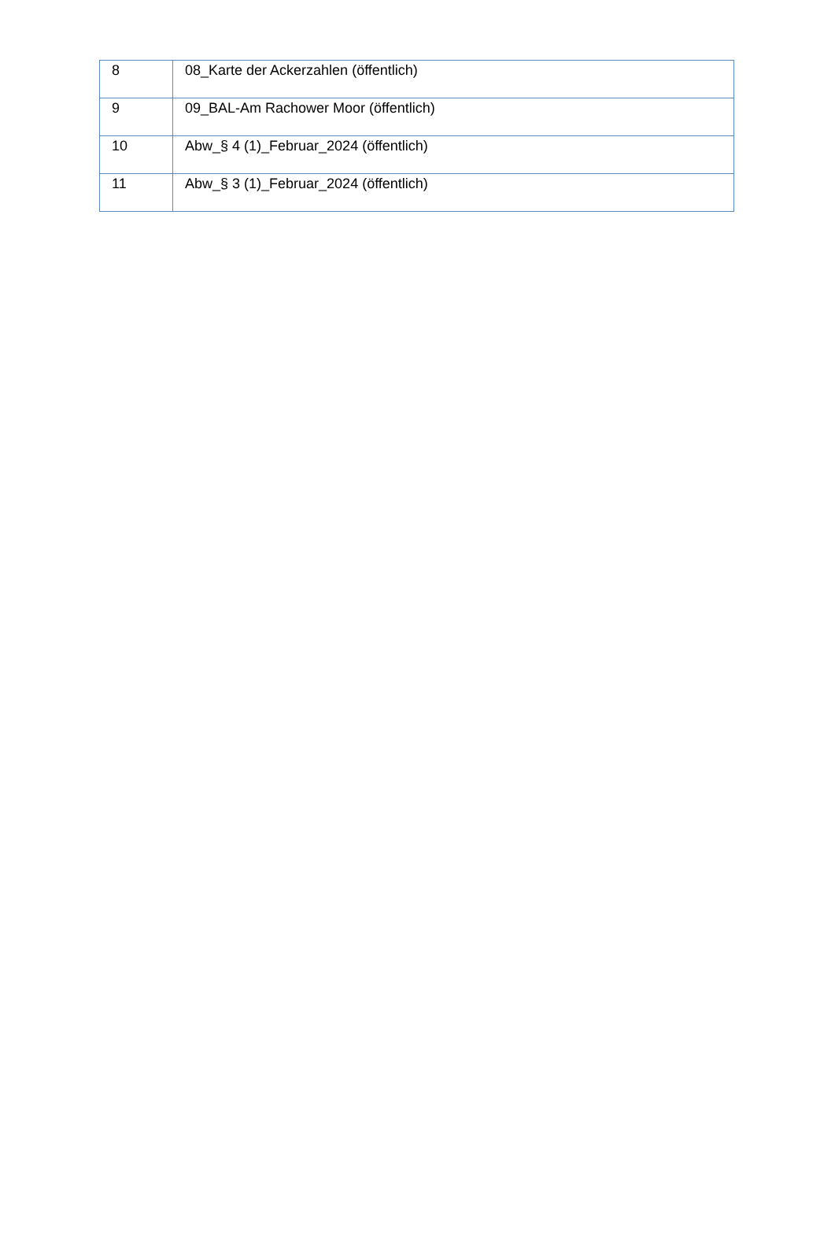| 8 | 08_Karte der Ackerzahlen (öffentlich) |
| 9 | 09_BAL-Am Rachower Moor (öffentlich) |
| 10 | Abw_§ 4 (1)_Februar_2024 (öffentlich) |
| 11 | Abw_§ 3 (1)_Februar_2024 (öffentlich) |